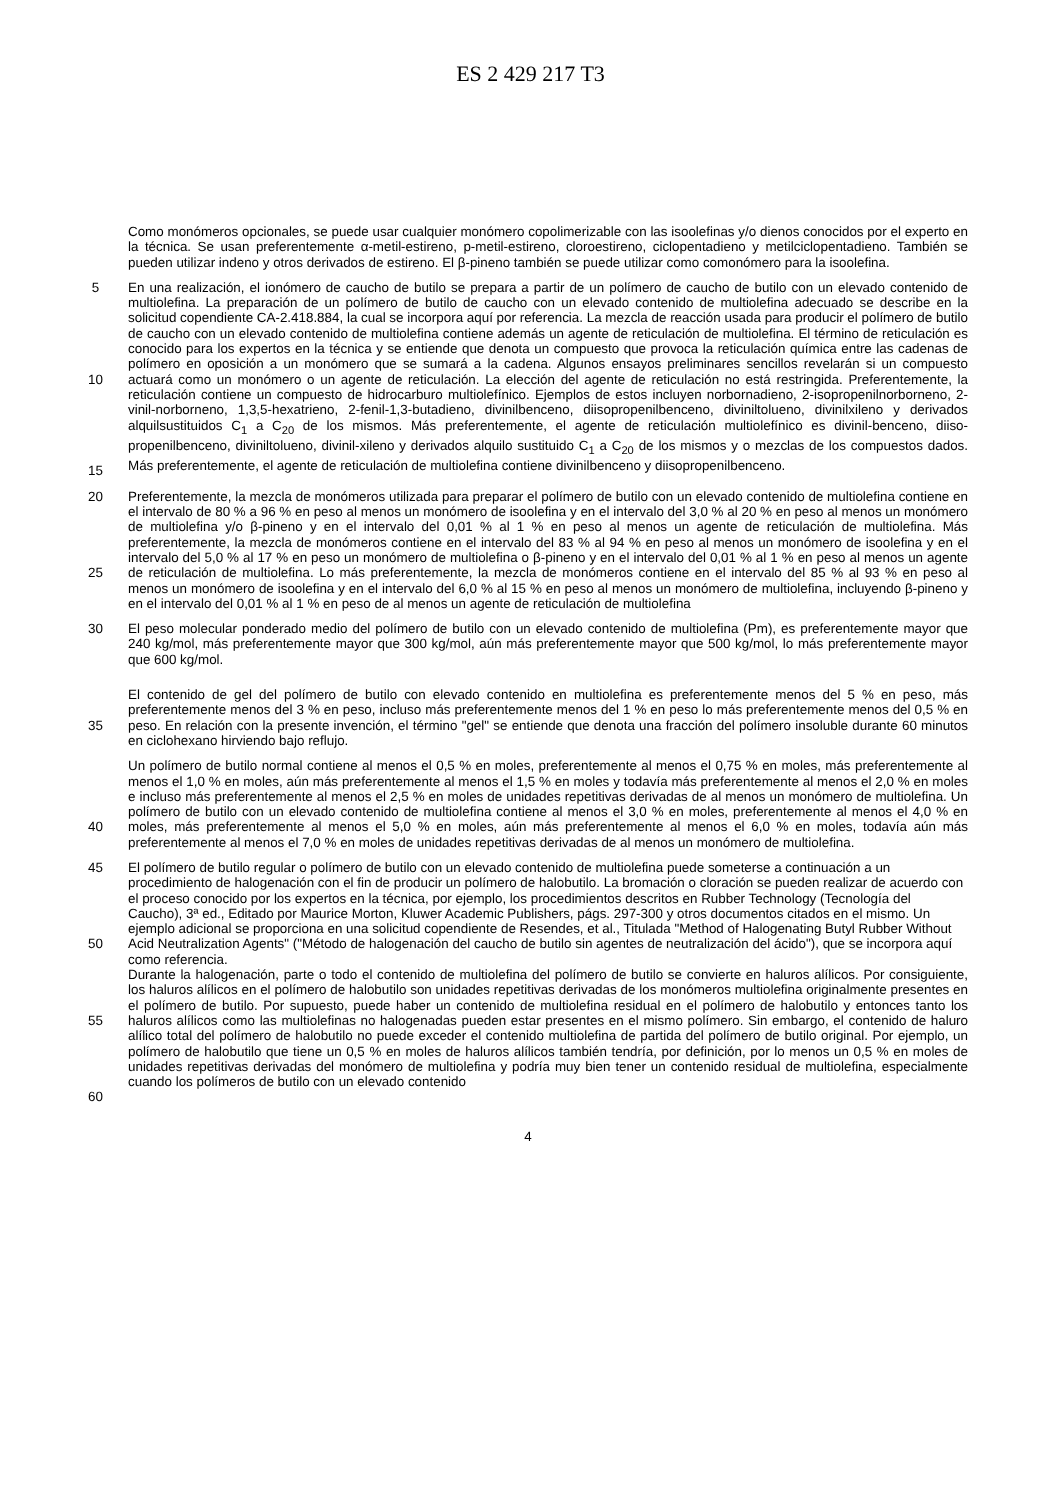ES 2 429 217 T3
Como monómeros opcionales, se puede usar cualquier monómero copolimerizable con las isoolefinas y/o dienos conocidos por el experto en la técnica. Se usan preferentemente α-metil-estireno, p-metil-estireno, cloroestireno, ciclopentadieno y metilciclopentadieno. También se pueden utilizar indeno y otros derivados de estireno. El β-pineno también se puede utilizar como comonómero para la isoolefina.
5
10
15
En una realización, el ionómero de caucho de butilo se prepara a partir de un polímero de caucho de butilo con un elevado contenido de multiolefina. La preparación de un polímero de butilo de caucho con un elevado contenido de multiolefina adecuado se describe en la solicitud copendiente CA-2.418.884, la cual se incorpora aquí por referencia. La mezcla de reacción usada para producir el polímero de butilo de caucho con un elevado contenido de multiolefina contiene además un agente de reticulación de multiolefina. El término de reticulación es conocido para los expertos en la técnica y se entiende que denota un compuesto que provoca la reticulación química entre las cadenas de polímero en oposición a un monómero que se sumará a la cadena. Algunos ensayos preliminares sencillos revelarán si un compuesto actuará como un monómero o un agente de reticulación. La elección del agente de reticulación no está restringida. Preferentemente, la reticulación contiene un compuesto de hidrocarburo multiolefínico. Ejemplos de estos incluyen norbornadieno, 2-isopropenilnorborneno, 2-vinil-norborneno, 1,3,5-hexatrieno, 2-fenil-1,3-butadieno, divinilbenceno, diisopropenilbenceno, diviniltolueno, divinilxileno y derivados alquilsustituidos C<sub>1</sub> a C<sub>20</sub> de los mismos. Más preferentemente, el agente de reticulación multiolefínico es divinil-benceno, diiso-propenilbenceno, diviniltolueno, divinil-xileno y derivados alquilo sustituido C<sub>1</sub> a C<sub>20</sub> de los mismos y o mezclas de los compuestos dados. Más preferentemente, el agente de reticulación de multiolefina contiene divinilbenceno y diisopropenilbenceno.
20
25
Preferentemente, la mezcla de monómeros utilizada para preparar el polímero de butilo con un elevado contenido de multiolefina contiene en el intervalo de 80 % a 96 % en peso al menos un monómero de isoolefina y en el intervalo del 3,0 % al 20 % en peso al menos un monómero de multiolefina y/o β-pineno y en el intervalo del 0,01 % al 1 % en peso al menos un agente de reticulación de multiolefina. Más preferentemente, la mezcla de monómeros contiene en el intervalo del 83 % al 94 % en peso al menos un monómero de isoolefina y en el intervalo del 5,0 % al 17 % en peso un monómero de multiolefina o β-pineno y en el intervalo del 0,01 % al 1 % en peso al menos un agente de reticulación de multiolefina. Lo más preferentemente, la mezcla de monómeros contiene en el intervalo del 85 % al 93 % en peso al menos un monómero de isoolefina y en el intervalo del 6,0 % al 15 % en peso al menos un monómero de multiolefina, incluyendo β-pineno y en el intervalo del 0,01 % al 1 % en peso de al menos un agente de reticulación de multiolefina
30 El peso molecular ponderado medio del polímero de butilo con un elevado contenido de multiolefina (Pm), es preferentemente mayor que 240 kg/mol, más preferentemente mayor que 300 kg/mol, aún más preferentemente mayor que 500 kg/mol, lo más preferentemente mayor que 600 kg/mol.
35 El contenido de gel del polímero de butilo con elevado contenido en multiolefina es preferentemente menos del 5 % en peso, más preferentemente menos del 3 % en peso, incluso más preferentemente menos del 1 % en peso lo más preferentemente menos del 0,5 % en peso. En relación con la presente invención, el término "gel" se entiende que denota una fracción del polímero insoluble durante 60 minutos en ciclohexano hirviendo bajo reflujo.
40 Un polímero de butilo normal contiene al menos el 0,5 % en moles, preferentemente al menos el 0,75 % en moles, más preferentemente al menos el 1,0 % en moles, aún más preferentemente al menos el 1,5 % en moles y todavía más preferentemente al menos el 2,0 % en moles e incluso más preferentemente al menos el 2,5 % en moles de unidades repetitivas derivadas de al menos un monómero de multiolefina. Un polímero de butilo con un elevado contenido de multiolefina contiene al menos el 3,0 % en moles, preferentemente al menos el 4,0 % en moles, más preferentemente al menos el 5,0 % en moles, aún más preferentemente al menos el 6,0 % en moles, todavía aún más preferentemente al menos el 7,0 % en moles de unidades repetitivas derivadas de al menos un monómero de multiolefina.
45
50
55
60
El polímero de butilo regular o polímero de butilo con un elevado contenido de multiolefina puede someterse a continuación a un procedimiento de halogenación con el fin de producir un polímero de halobutilo. La bromación o cloración se pueden realizar de acuerdo con el proceso conocido por los expertos en la técnica, por ejemplo, los procedimientos descritos en Rubber Technology (Tecnología del Caucho), 3ª ed., Editado por Maurice Morton, Kluwer Academic Publishers, págs. 297-300 y otros documentos citados en el mismo. Un ejemplo adicional se proporciona en una solicitud copendiente de Resendes, et al., Titulada "Method of Halogenating Butyl Rubber Without Acid Neutralization Agents" ("Método de halogenación del caucho de butilo sin agentes de neutralización del ácido"), que se incorpora aquí como referencia.
Durante la halogenación, parte o todo el contenido de multiolefina del polímero de butilo se convierte en haluros alílicos. Por consiguiente, los haluros alílicos en el polímero de halobutilo son unidades repetitivas derivadas de los monómeros multiolefina originalmente presentes en el polímero de butilo. Por supuesto, puede haber un contenido de multiolefina residual en el polímero de halobutilo y entonces tanto los haluros alílicos como las multiolefinas no halogenadas pueden estar presentes en el mismo polímero. Sin embargo, el contenido de haluro alílico total del polímero de halobutilo no puede exceder el contenido multiolefina de partida del polímero de butilo original. Por ejemplo, un polímero de halobutilo que tiene un 0,5 % en moles de haluros alílicos también tendría, por definición, por lo menos un 0,5 % en moles de unidades repetitivas derivadas del monómero de multiolefina y podría muy bien tener un contenido residual de multiolefina, especialmente cuando los polímeros de butilo con un elevado contenido
4